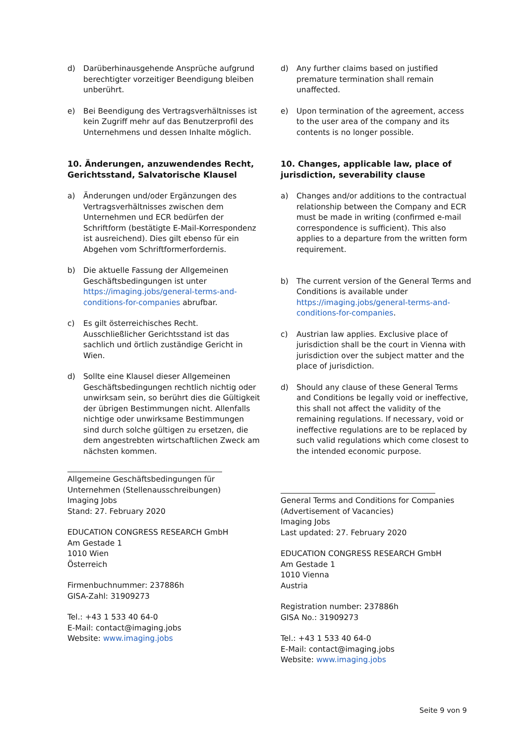d) Darüberhinausgehende Ansprüche aufgrund berechtigter vorzeitiger Beendigung bleiben unberührt.
e) Bei Beendigung des Vertragsverhältnisses ist kein Zugriff mehr auf das Benutzerprofil des Unternehmens und dessen Inhalte möglich.
10. Änderungen, anzuwendendes Recht, Gerichtsstand, Salvatorische Klausel
a) Änderungen und/oder Ergänzungen des Vertragsverhältnisses zwischen dem Unternehmen und ECR bedürfen der Schriftform (bestätigte E-Mail-Korrespondenz ist ausreichend). Dies gilt ebenso für ein Abgehen vom Schriftformerfordernis.
b) Die aktuelle Fassung der Allgemeinen Geschäftsbedingungen ist unter https://imaging.jobs/general-terms-and-conditions-for-companies abrufbar.
c) Es gilt österreichisches Recht. Ausschließlicher Gerichtsstand ist das sachlich und örtlich zuständige Gericht in Wien.
d) Sollte eine Klausel dieser Allgemeinen Geschäftsbedingungen rechtlich nichtig oder unwirksam sein, so berührt dies die Gültigkeit der übrigen Bestimmungen nicht. Allenfalls nichtige oder unwirksame Bestimmungen sind durch solche gültigen zu ersetzen, die dem angestrebten wirtschaftlichen Zweck am nächsten kommen.
Allgemeine Geschäftsbedingungen für Unternehmen (Stellenausschreibungen)
Imaging Jobs
Stand: 27. February 2020
EDUCATION CONGRESS RESEARCH GmbH
Am Gestade 1
1010 Wien
Österreich
Firmenbuchnummer: 237886h
GISA-Zahl: 31909273
Tel.: +43 1 533 40 64-0
E-Mail: contact@imaging.jobs
Website: www.imaging.jobs
d) Any further claims based on justified premature termination shall remain unaffected.
e) Upon termination of the agreement, access to the user area of the company and its contents is no longer possible.
10. Changes, applicable law, place of jurisdiction, severability clause
a) Changes and/or additions to the contractual relationship between the Company and ECR must be made in writing (confirmed e-mail correspondence is sufficient). This also applies to a departure from the written form requirement.
b) The current version of the General Terms and Conditions is available under https://imaging.jobs/general-terms-and-conditions-for-companies.
c) Austrian law applies. Exclusive place of jurisdiction shall be the court in Vienna with jurisdiction over the subject matter and the place of jurisdiction.
d) Should any clause of these General Terms and Conditions be legally void or ineffective, this shall not affect the validity of the remaining regulations. If necessary, void or ineffective regulations are to be replaced by such valid regulations which come closest to the intended economic purpose.
General Terms and Conditions for Companies (Advertisement of Vacancies)
Imaging Jobs
Last updated: 27. February 2020
EDUCATION CONGRESS RESEARCH GmbH
Am Gestade 1
1010 Vienna
Austria
Registration number: 237886h
GISA No.: 31909273
Tel.: +43 1 533 40 64-0
E-Mail: contact@imaging.jobs
Website: www.imaging.jobs
Seite 9 von 9